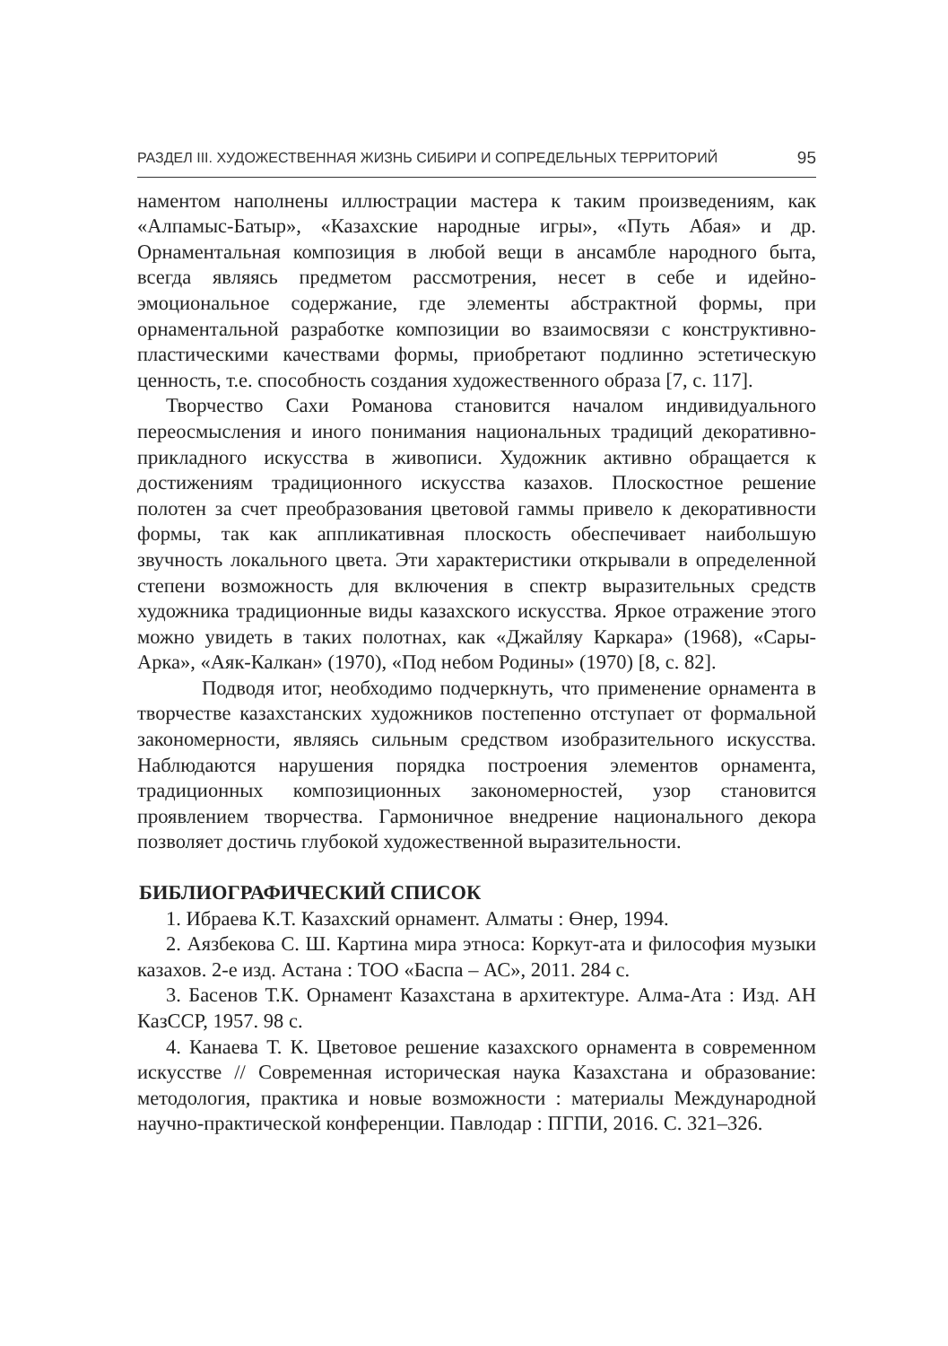РАЗДЕЛ III. ХУДОЖЕСТВЕННАЯ ЖИЗНЬ СИБИРИ И СОПРЕДЕЛЬНЫХ ТЕРРИТОРИЙ 95
наментом наполнены иллюстрации мастера к таким произведениям, как «Алпамыс-Батыр», «Казахские народные игры», «Путь Абая» и др. Орнаментальная композиция в любой вещи в ансамбле народного быта, всегда являясь предметом рассмотрения, несет в себе и идейно-эмоциональное содержание, где элементы абстрактной формы, при орнаментальной разработке композиции во взаимосвязи с конструктивно-пластическими качествами формы, приобретают подлинно эстетическую ценность, т.е. способность создания художественного образа [7, с. 117].
Творчество Сахи Романова становится началом индивидуального переосмысления и иного понимания национальных традиций декоративно-прикладного искусства в живописи. Художник активно обращается к достижениям традиционного искусства казахов. Плоскостное решение полотен за счет преобразования цветовой гаммы привело к декоративности формы, так как аппликативная плоскость обеспечивает наибольшую звучность локального цвета. Эти характеристики открывали в определенной степени возможность для включения в спектр выразительных средств художника традиционные виды казахского искусства. Яркое отражение этого можно увидеть в таких полотнах, как «Джайляу Каркара» (1968), «Сары-Арка», «Аяк-Калкан» (1970), «Под небом Родины» (1970) [8, с. 82].
Подводя итог, необходимо подчеркнуть, что применение орнамента в творчестве казахстанских художников постепенно отступает от формальной закономерности, являясь сильным средством изобразительного искусства. Наблюдаются нарушения порядка построения элементов орнамента, традиционных композиционных закономерностей, узор становится проявлением творчества. Гармоничное внедрение национального декора позволяет достичь глубокой художественной выразительности.
БИБЛИОГРАФИЧЕСКИЙ СПИСОК
1. Ибраева К.Т. Казахский орнамент. Алматы : Өнер, 1994.
2. Аязбекова С. Ш. Картина мира этноса: Коркут-ата и философия музыки казахов. 2-е изд. Астана : ТОО «Баспа – АС», 2011. 284 с.
3. Басенов Т.К. Орнамент Казахстана в архитектуре. Алма-Ата : Изд. АН КазССР, 1957. 98 с.
4. Канаева Т. К. Цветовое решение казахского орнамента в современном искусстве // Современная историческая наука Казахстана и образование: методология, практика и новые возможности : материалы Международной научно-практической конференции. Павлодар : ПГПИ, 2016. С. 321–326.